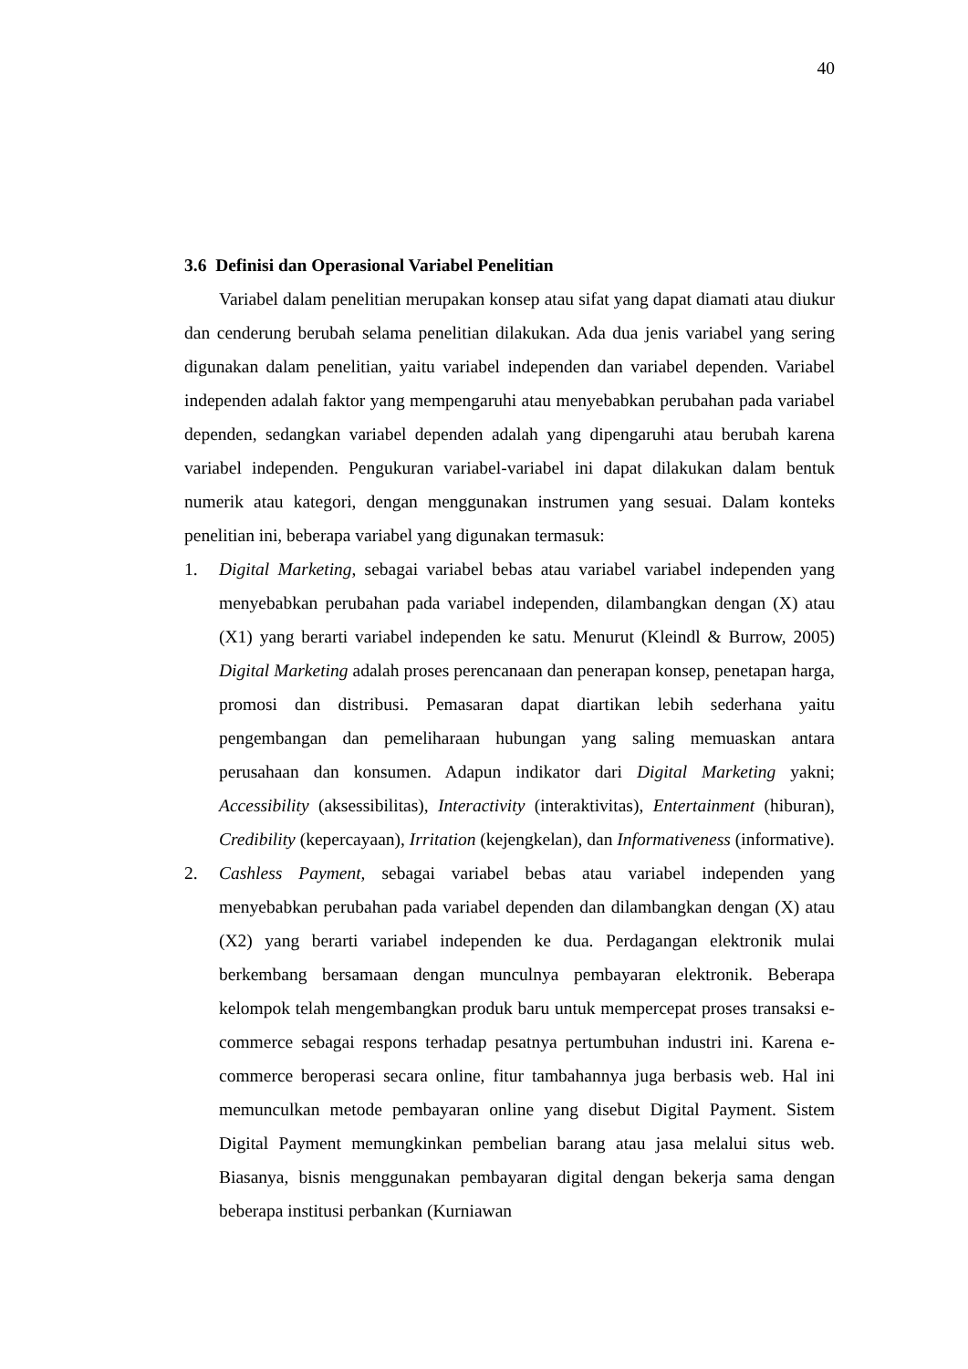40
3.6 Definisi dan Operasional Variabel Penelitian
Variabel dalam penelitian merupakan konsep atau sifat yang dapat diamati atau diukur dan cenderung berubah selama penelitian dilakukan. Ada dua jenis variabel yang sering digunakan dalam penelitian, yaitu variabel independen dan variabel dependen. Variabel independen adalah faktor yang mempengaruhi atau menyebabkan perubahan pada variabel dependen, sedangkan variabel dependen adalah yang dipengaruhi atau berubah karena variabel independen. Pengukuran variabel-variabel ini dapat dilakukan dalam bentuk numerik atau kategori, dengan menggunakan instrumen yang sesuai. Dalam konteks penelitian ini, beberapa variabel yang digunakan termasuk:
1. Digital Marketing, sebagai variabel bebas atau variabel variabel independen yang menyebabkan perubahan pada variabel independen, dilambangkan dengan (X) atau (X1) yang berarti variabel independen ke satu. Menurut (Kleindl & Burrow, 2005) Digital Marketing adalah proses perencanaan dan penerapan konsep, penetapan harga, promosi dan distribusi. Pemasaran dapat diartikan lebih sederhana yaitu pengembangan dan pemeliharaan hubungan yang saling memuaskan antara perusahaan dan konsumen. Adapun indikator dari Digital Marketing yakni; Accessibility (aksessibilitas), Interactivity (interaktivitas), Entertainment (hiburan), Credibility (kepercayaan), Irritation (kejengkelan), dan Informativeness (informative).
2. Cashless Payment, sebagai variabel bebas atau variabel independen yang menyebabkan perubahan pada variabel dependen dan dilambangkan dengan (X) atau (X2) yang berarti variabel independen ke dua. Perdagangan elektronik mulai berkembang bersamaan dengan munculnya pembayaran elektronik. Beberapa kelompok telah mengembangkan produk baru untuk mempercepat proses transaksi e-commerce sebagai respons terhadap pesatnya pertumbuhan industri ini. Karena e-commerce beroperasi secara online, fitur tambahannya juga berbasis web. Hal ini memunculkan metode pembayaran online yang disebut Digital Payment. Sistem Digital Payment memungkinkan pembelian barang atau jasa melalui situs web. Biasanya, bisnis menggunakan pembayaran digital dengan bekerja sama dengan beberapa institusi perbankan (Kurniawan